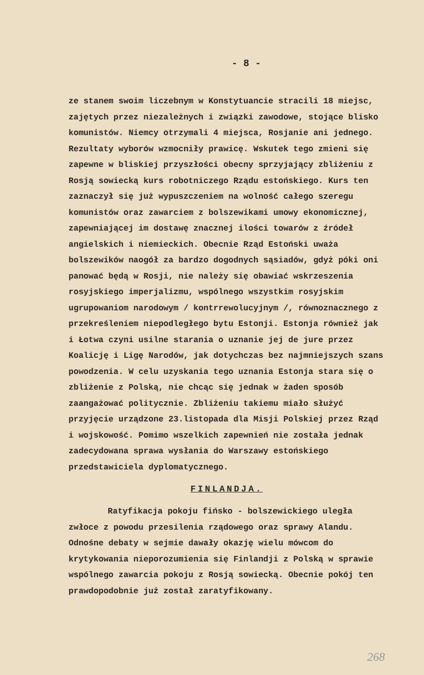- 8 -
ze stanem swoim liczebnym w Konstytuancie stracili 18 miejsc, zajętych przez niezależnych i związki zawodowe, stojące blisko komunistów. Niemcy otrzymali 4 miejsca, Rosjanie ani jednego. Rezultaty wyborów wzmocniły prawicę. Wskutek tego zmieni się zapewne w bliskiej przyszłości obecny sprzyjający zbliżeniu z Rosją sowiecką kurs robotniczego Rządu estońskiego. Kurs ten zaznaczył się już wypuszczeniem na wolność całego szeregu komunistów oraz zawarciem z bolszewikami umowy ekonomicznej, zapewniającej im dostawę znacznej ilości towarów z źródeł angielskich i niemieckich. Obecnie Rząd Estoński uważa bolszewików naogół za bardzo dogodnych sąsiadów, gdyż póki oni panować będą w Rosji, nie należy się obawiać wskrzeszenia rosyjskiego imperjalizmu, wspólnego wszystkim rosyjskim ugrupowaniom narodowym / kontrrewolucyjnym /, równoznacznego z przekreśleniem niepodległego bytu Estonji. Estonja również jak i Łotwa czyni usilne starania o uznanie jej de jure przez Koalicję i Ligę Narodów, jak dotychczas bez najmniejszych szans powodzenia. W celu uzyskania tego uznania Estonja stara się o zbliżenie z Polską, nie chcąc się jednak w żaden sposób zaangażować politycznie. Zbliżeniu takiemu miało służyć przyjęcie urządzone 23.listopada dla Misji Polskiej przez Rząd i wojskowość. Pomimo wszelkich zapewnień nie została jednak zadecydowana sprawa wysłania do Warszawy estońskiego przedstawiciela dyplomatycznego.
FINLANDJA.
Ratyfikacja pokoju fińsko - bolszewickiego uległa zwłoce z powodu przesilenia rządowego oraz sprawy Alandu. Odnośne debaty w sejmie dawały okazję wielu mówcom do krytykowania nieporozumienia się Finlandji z Polską w sprawie wspólnego zawarcia pokoju z Rosją sowiecką. Obecnie pokój ten prawdopodobnie już został zaratyfikowany.
268